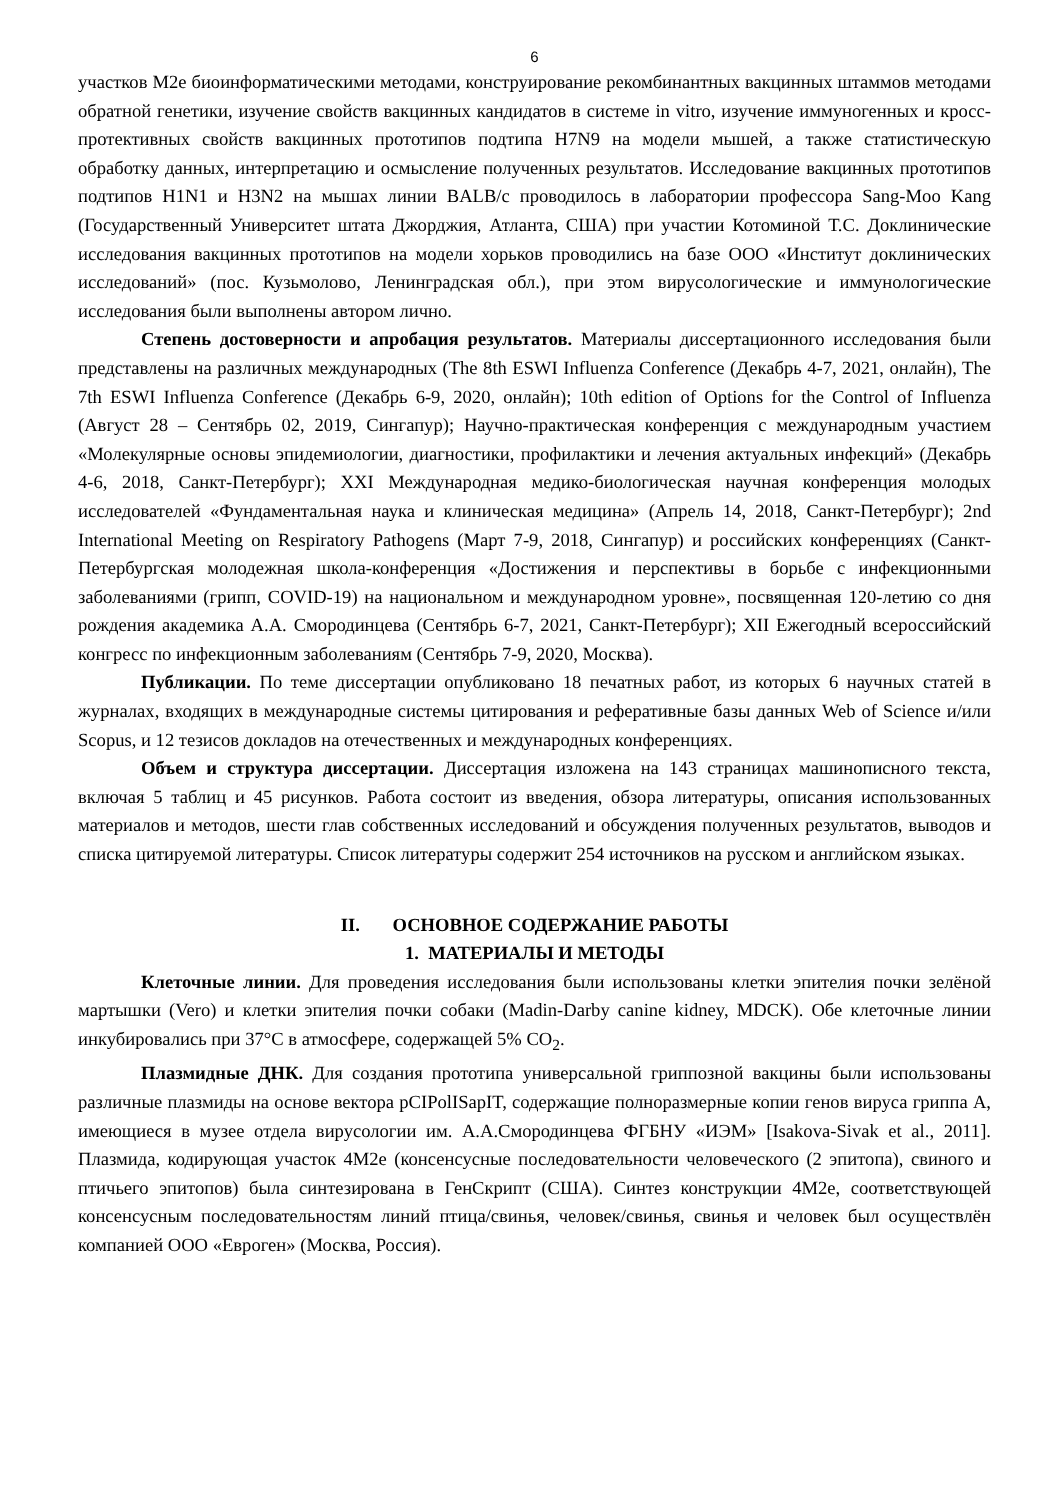6
участков M2e биоинформатическими методами, конструирование рекомбинантных вакцинных штаммов методами обратной генетики, изучение свойств вакцинных кандидатов в системе in vitro, изучение иммуногенных и кросс-протективных свойств вакцинных прототипов подтипа H7N9 на модели мышей, а также статистическую обработку данных, интерпретацию и осмысление полученных результатов. Исследование вакцинных прототипов подтипов H1N1 и H3N2 на мышах линии BALB/c проводилось в лаборатории профессора Sang-Moo Kang (Государственный Университет штата Джорджия, Атланта, США) при участии Котоминой Т.С. Доклинические исследования вакцинных прототипов на модели хорьков проводились на базе ООО «Институт доклинических исследований» (пос. Кузьмолово, Ленинградская обл.), при этом вирусологические и иммунологические исследования были выполнены автором лично.
Степень достоверности и апробация результатов. Материалы диссертационного исследования были представлены на различных международных (The 8th ESWI Influenza Conference (Декабрь 4-7, 2021, онлайн), The 7th ESWI Influenza Conference (Декабрь 6-9, 2020, онлайн); 10th edition of Options for the Control of Influenza (Август 28 – Сентябрь 02, 2019, Сингапур); Научно-практическая конференция с международным участием «Молекулярные основы эпидемиологии, диагностики, профилактики и лечения актуальных инфекций» (Декабрь 4-6, 2018, Санкт-Петербург); XXI Международная медико-биологическая научная конференция молодых исследователей «Фундаментальная наука и клиническая медицина» (Апрель 14, 2018, Санкт-Петербург); 2nd International Meeting on Respiratory Pathogens (Март 7-9, 2018, Сингапур) и российских конференциях (Санкт-Петербургская молодежная школа-конференция «Достижения и перспективы в борьбе с инфекционными заболеваниями (грипп, COVID-19) на национальном и международном уровне», посвященная 120-летию со дня рождения академика А.А. Смородинцева (Сентябрь 6-7, 2021, Санкт-Петербург); XII Ежегодный всероссийский конгресс по инфекционным заболеваниям (Сентябрь 7-9, 2020, Москва).
Публикации. По теме диссертации опубликовано 18 печатных работ, из которых 6 научных статей в журналах, входящих в международные системы цитирования и реферативные базы данных Web of Science и/или Scopus, и 12 тезисов докладов на отечественных и международных конференциях.
Объем и структура диссертации. Диссертация изложена на 143 страницах машинописного текста, включая 5 таблиц и 45 рисунков. Работа состоит из введения, обзора литературы, описания использованных материалов и методов, шести глав собственных исследований и обсуждения полученных результатов, выводов и списка цитируемой литературы. Список литературы содержит 254 источников на русском и английском языках.
II. ОСНОВНОЕ СОДЕРЖАНИЕ РАБОТЫ
1. МАТЕРИАЛЫ И МЕТОДЫ
Клеточные линии. Для проведения исследования были использованы клетки эпителия почки зелёной мартышки (Vero) и клетки эпителия почки собаки (Madin-Darby canine kidney, MDCK). Обе клеточные линии инкубировались при 37°С в атмосфере, содержащей 5% CO<sub>2</sub>.
Плазмидные ДНК. Для создания прототипа универсальной гриппозной вакцины были использованы различные плазмиды на основе вектора pCIPolISapIT, содержащие полноразмерные копии генов вируса гриппа А, имеющиеся в музее отдела вирусологии им. А.А.Смородинцева ФГБНУ «ИЭМ» [Isakova-Sivak et al., 2011]. Плазмида, кодирующая участок 4M2e (консенсусные последовательности человеческого (2 эпитопа), свиного и птичьего эпитопов) была синтезирована в ГенСкрипт (США). Синтез конструкции 4M2e, соответствующей консенсусным последовательностям линий птица/свинья, человек/свинья, свинья и человек был осуществлён компанией ООО «Евроген» (Москва, Россия).